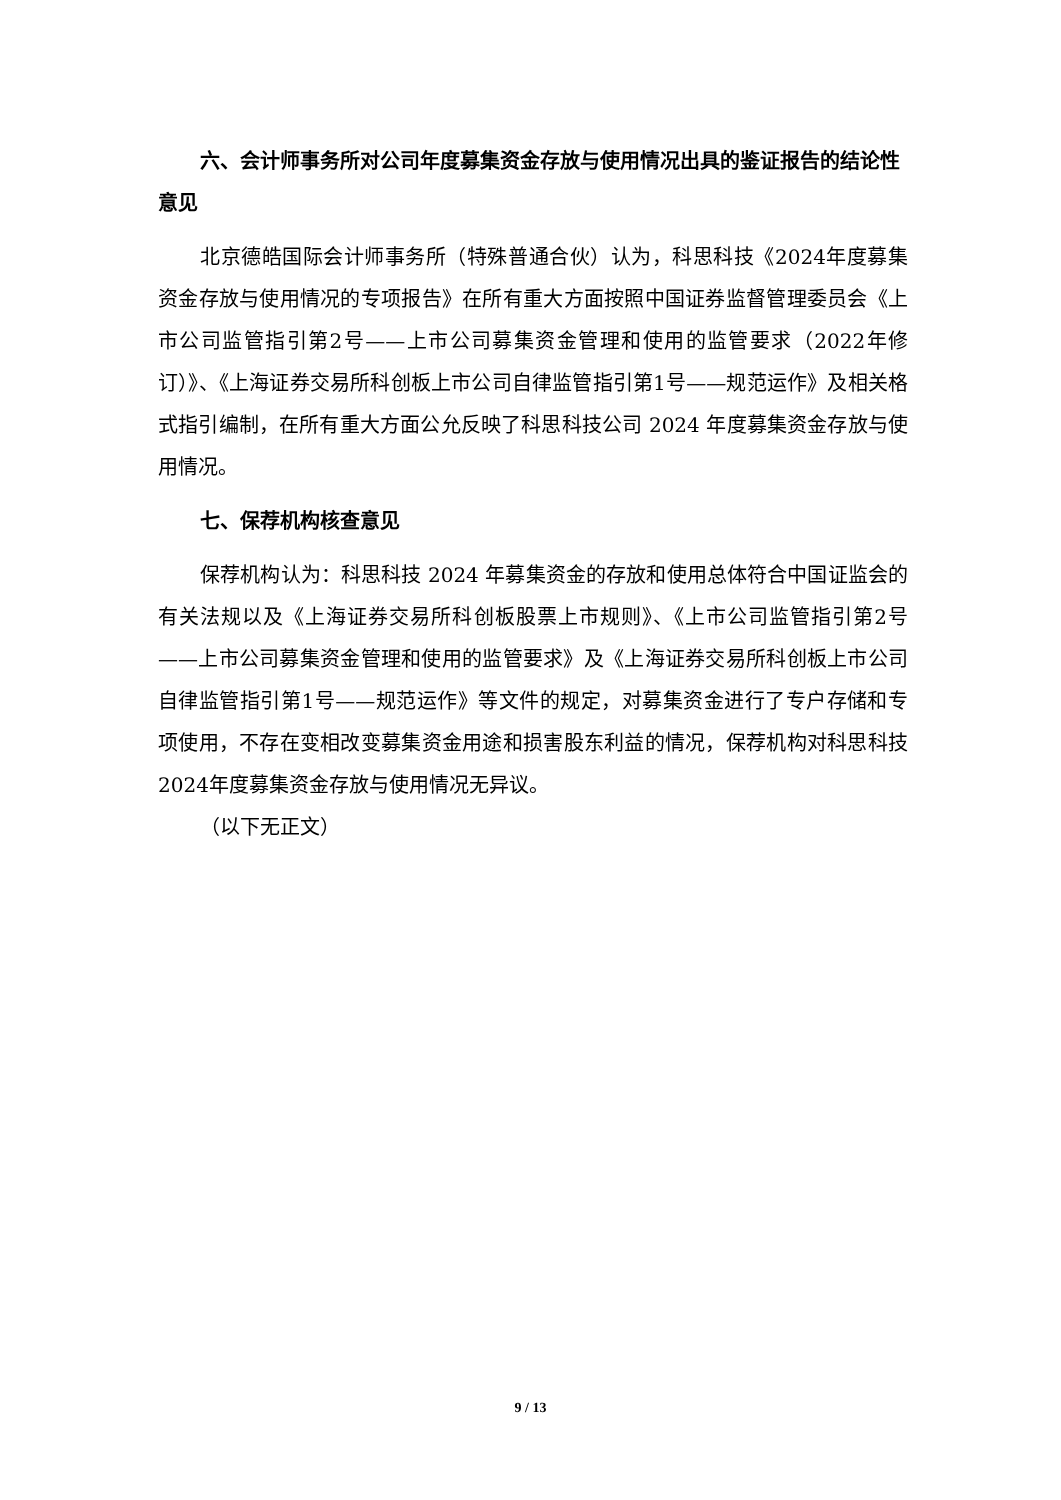六、会计师事务所对公司年度募集资金存放与使用情况出具的鉴证报告的结论性意见
北京德皓国际会计师事务所（特殊普通合伙）认为，科思科技《2024年度募集资金存放与使用情况的专项报告》在所有重大方面按照中国证券监督管理委员会《上市公司监管指引第2号——上市公司募集资金管理和使用的监管要求（2022年修订）》、《上海证券交易所科创板上市公司自律监管指引第1号——规范运作》及相关格式指引编制，在所有重大方面公允反映了科思科技公司 2024 年度募集资金存放与使用情况。
七、保荐机构核查意见
保荐机构认为：科思科技 2024 年募集资金的存放和使用总体符合中国证监会的有关法规以及《上海证券交易所科创板股票上市规则》、《上市公司监管指引第2号——上市公司募集资金管理和使用的监管要求》及《上海证券交易所科创板上市公司自律监管指引第1号——规范运作》等文件的规定，对募集资金进行了专户存储和专项使用，不存在变相改变募集资金用途和损害股东利益的情况，保荐机构对科思科技2024年度募集资金存放与使用情况无异议。
（以下无正文）
9 / 13